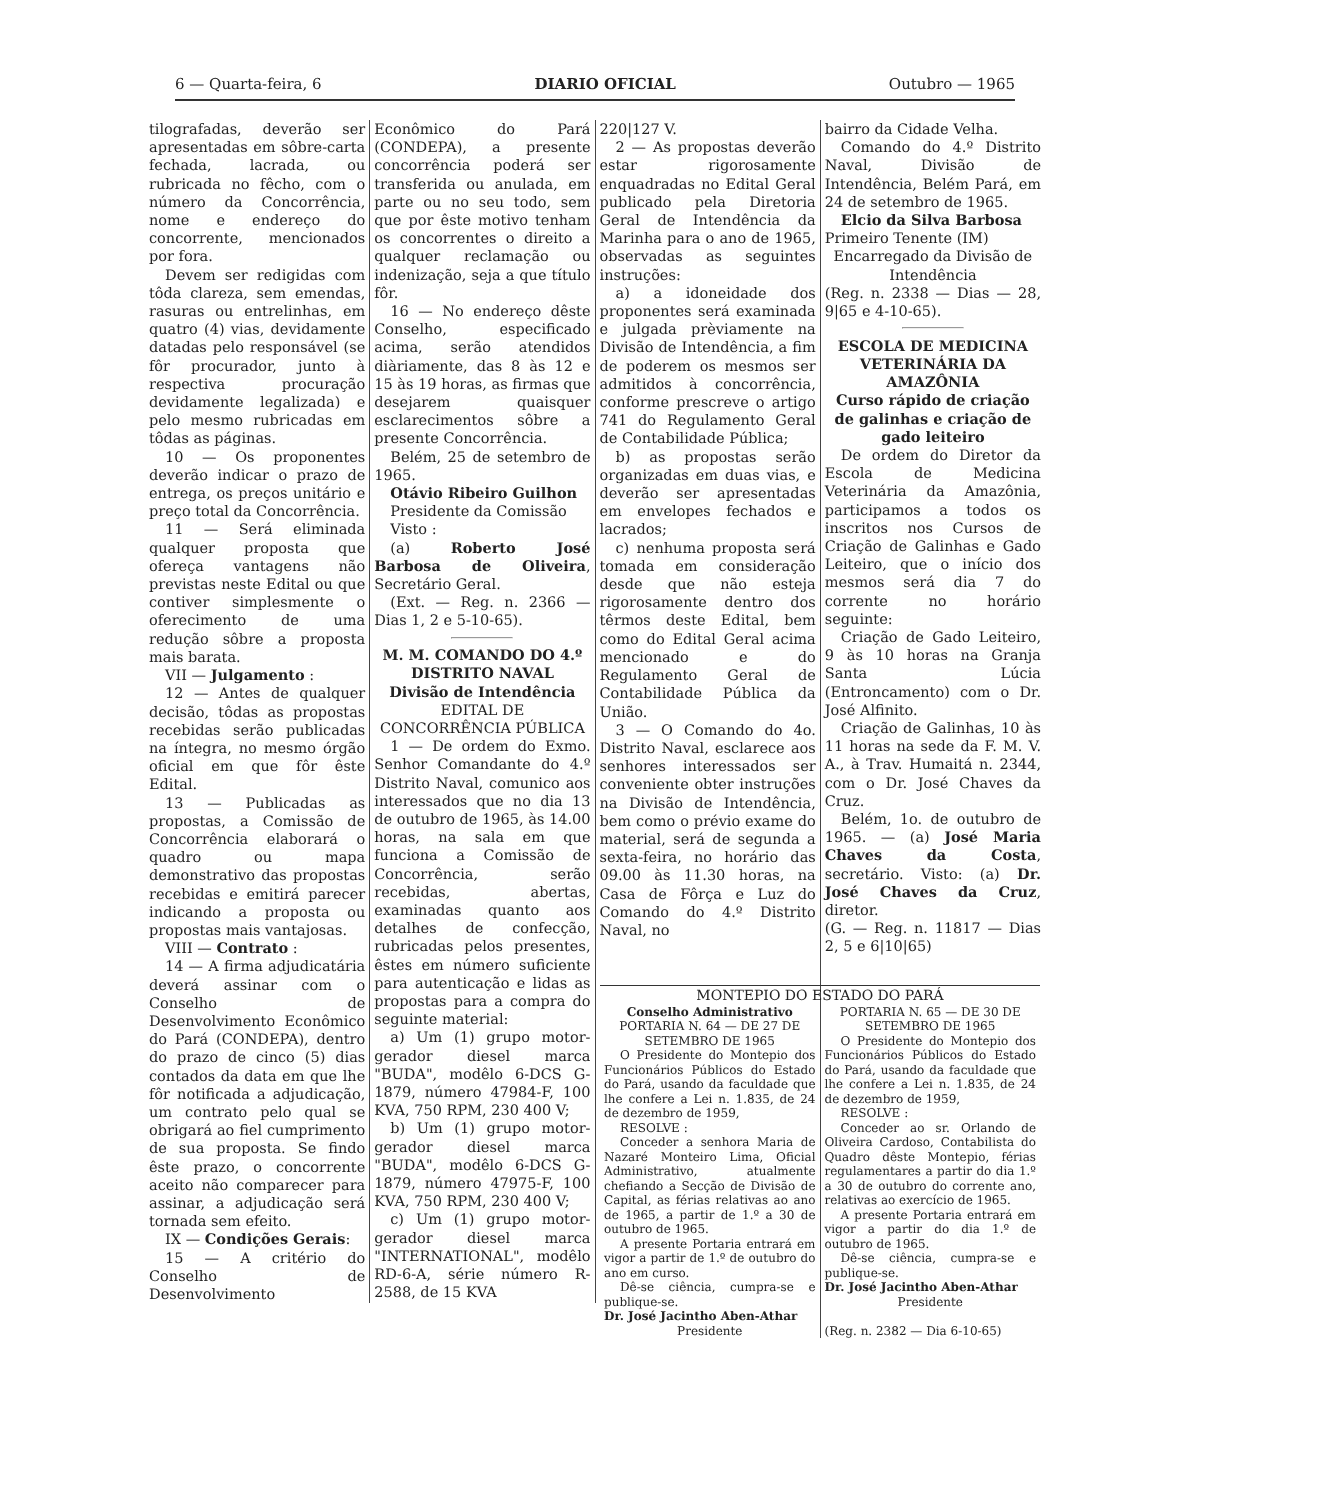6 — Quarta-feira, 6 DIARIO OFICIAL Outubro — 1965
tilografadas, deverão ser apresentadas em sôbre-carta fechada, lacrada, ou rubricada no fêcho, com o número da Concorrência, nome e endereço do concorrente, mencionados por fora.
Devem ser redigidas com tôda clareza, sem emendas, rasuras ou entrelinhas, em quatro (4) vias, devidamente datadas pelo responsável (se fôr procurador, junto à respectiva procuração devidamente legalizada) e pelo mesmo rubricadas em tôdas as páginas.
10 — Os proponentes deverão indicar o prazo de entrega, os preços unitário e preço total da Concorrência.
11 — Será eliminada qualquer proposta que ofereça vantagens não previstas neste Edital ou que contiver simplesmente o oferecimento de uma redução sôbre a proposta mais barata.
VII — Julgamento :
12 — Antes de qualquer decisão, tôdas as propostas recebidas serão publicadas na íntegra, no mesmo órgão oficial em que fôr êste Edital.
13 — Publicadas as propostas, a Comissão de Concorrência elaborará o quadro ou mapa demonstrativo das propostas recebidas e emitirá parecer indicando a proposta ou propostas mais vantajosas.
VIII — Contrato :
14 — A firma adjudicatária deverá assinar com o Conselho de Desenvolvimento Econômico do Pará (CONDEPA), dentro do prazo de cinco (5) dias contados da data em que lhe fôr notificada a adjudicação, um contrato pelo qual se obrigará ao fiel cumprimento de sua proposta. Se findo êste prazo, o concorrente aceito não comparecer para assinar, a adjudicação será tornada sem efeito.
IX — Condições Gerais:
15 — A critério do Conselho de Desenvolvimento
Econômico do Pará (CONDEPA), a presente concorrência poderá ser transferida ou anulada, em parte ou no seu todo, sem que por êste motivo tenham os concorrentes o direito a qualquer reclamação ou indenização, seja a que título fôr.
16 — No endereço dêste Conselho, especificado acima, serão atendidos diàriamente, das 8 às 12 e 15 às 19 horas, as firmas que desejarem quaisquer esclarecimentos sôbre a presente Concorrência.
Belém, 25 de setembro de 1965.
Otávio Ribeiro Guilhon
Presidente da Comissão
Visto :
(a) Roberto José Barbosa de Oliveira, Secretário Geral.
(Ext. — Reg. n. 2366 — Dias 1, 2 e 5-10-65).
M. M. COMANDO DO 4.º DISTRITO NAVAL
Divisão de Intendência
EDITAL DE CONCORRÊNCIA PÚBLICA
1 — De ordem do Exmo. Senhor Comandante do 4.º Distrito Naval, comunico aos interessados que no dia 13 de outubro de 1965, às 14.00 horas, na sala em que funciona a Comissão de Concorrência, serão recebidas, abertas, examinadas quanto aos detalhes de confecção, rubricadas pelos presentes, êstes em número suficiente para autenticação e lidas as propostas para a compra do seguinte material:
a) Um (1) grupo motor-gerador diesel marca "BUDA", modêlo 6-DCS G-1879, número 47984-F, 100 KVA, 750 RPM, 230 400 V;
b) Um (1) grupo motor-gerador diesel marca "BUDA", modêlo 6-DCS G-1879, número 47975-F, 100 KVA, 750 RPM, 230 400 V;
c) Um (1) grupo motor-gerador diesel marca "INTERNATIONAL", modêlo RD-6-A, série número R-2588, de 15 KVA
220|127 V.
2 — As propostas deverão estar rigorosamente enquadradas no Edital Geral publicado pela Diretoria Geral de Intendência da Marinha para o ano de 1965, observadas as seguintes instruções:
a) a idoneidade dos proponentes será examinada e julgada prèviamente na Divisão de Intendência, a fim de poderem os mesmos ser admitidos à concorrência, conforme prescreve o artigo 741 do Regulamento Geral de Contabilidade Pública;
b) as propostas serão organizadas em duas vias, e deverão ser apresentadas em envelopes fechados e lacrados;
c) nenhuma proposta será tomada em consideração desde que não esteja rigorosamente dentro dos têrmos deste Edital, bem como do Edital Geral acima mencionado e do Regulamento Geral de Contabilidade Pública da União.
3 — O Comando do 4o. Distrito Naval, esclarece aos senhores interessados ser conveniente obter instruções na Divisão de Intendência, bem como o prévio exame do material, será de segunda a sexta-feira, no horário das 09.00 às 11.30 horas, na Casa de Fôrça e Luz do Comando do 4.º Distrito Naval, no
bairro da Cidade Velha.
Comando do 4.º Distrito Naval, Divisão de Intendência, Belém Pará, em 24 de setembro de 1965.
Elcio da Silva Barbosa
Primeiro Tenente (IM)
Encarregado da Divisão de Intendência
(Reg. n. 2338 — Dias — 28, 9|65 e 4-10-65).
ESCOLA DE MEDICINA VETERINÁRIA DA AMAZÔNIA
Curso rápido de criação de galinhas e criação de gado leiteiro
De ordem do Diretor da Escola de Medicina Veterinária da Amazônia, participamos a todos os inscritos nos Cursos de Criação de Galinhas e Gado Leiteiro, que o início dos mesmos será dia 7 do corrente no horário seguinte:
Criação de Gado Leiteiro, 9 às 10 horas na Granja Santa Lúcia (Entroncamento) com o Dr. José Alfinito.
Criação de Galinhas, 10 às 11 horas na sede da F. M. V. A., à Trav. Humaitá n. 2344, com o Dr. José Chaves da Cruz.
Belém, 1o. de outubro de 1965. — (a) José Maria Chaves da Costa, secretário. Visto: (a) Dr. José Chaves da Cruz, diretor.
(G. — Reg. n. 11817 — Dias 2, 5 e 6|10|65)
MONTEPIO DO ESTADO DO PARÁ
Conselho Administrativo
PORTARIA N. 64 — DE 27 DE SETEMBRO DE 1965
O Presidente do Montepio dos Funcionários Públicos do Estado do Pará, usando da faculdade que lhe confere a Lei n. 1.835, de 24 de dezembro de 1959,
RESOLVE :
Conceder a senhora Maria de Nazaré Monteiro Lima, Oficial Administrativo, atualmente chefiando a Secção de Divisão de Capital, as férias relativas ao ano de 1965, a partir de 1.º a 30 de outubro de 1965.
A presente Portaria entrará em vigor a partir de 1.º de outubro do ano em curso.
Dê-se ciência, cumpra-se e publique-se.
Dr. José Jacintho Aben-Athar
Presidente
PORTARIA N. 65 — DE 30 DE SETEMBRO DE 1965
O Presidente do Montepio dos Funcionários Públicos do Estado do Pará, usando da faculdade que lhe confere a Lei n. 1.835, de 24 de dezembro de 1959,
RESOLVE :
Conceder ao sr. Orlando de Oliveira Cardoso, Contabilista do Quadro dêste Montepio, férias regulamentares a partir do dia 1.º a 30 de outubro do corrente ano, relativas ao exercício de 1965.
A presente Portaria entrará em vigor a partir do dia 1.º de outubro de 1965.
Dê-se ciência, cumpra-se e publique-se.
Dr. José Jacintho Aben-Athar
Presidente
(Reg. n. 2382 — Dia 6-10-65)